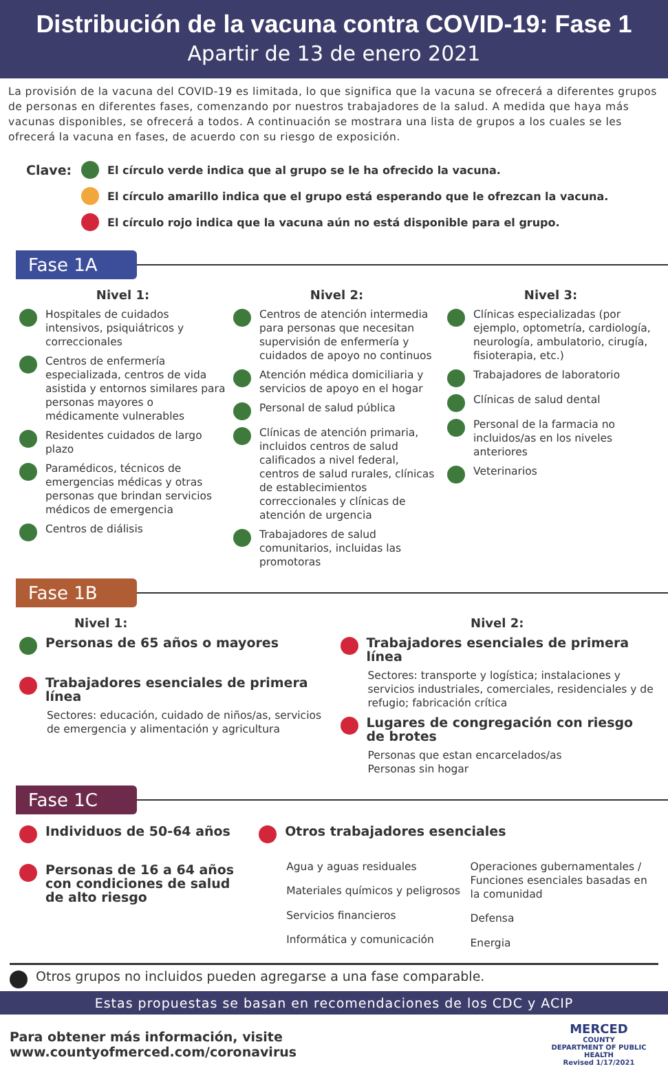Distribución de la vacuna contra COVID-19: Fase 1
Apartir de 13 de enero 2021
La provisión de la vacuna del COVID-19 es limitada, lo que significa que la vacuna se ofrecerá a diferentes grupos de personas en diferentes fases, comenzando por nuestros trabajadores de la salud. A medida que haya más vacunas disponibles, se ofrecerá a todos. A continuación se mostrara una lista de grupos a los cuales se les ofrecerá la vacuna en fases, de acuerdo con su riesgo de exposición.
Clave:
El círculo verde indica que al grupo se le ha ofrecido la vacuna.
El círculo amarillo indica que el grupo está esperando que le ofrezcan la vacuna.
El círculo rojo indica que la vacuna aún no está disponible para el grupo.
Fase 1A
Nivel 1:
Hospitales de cuidados intensivos, psiquiátricos y correccionales
Centros de enfermería especializada, centros de vida asistida y entornos similares para personas mayores o médicamente vulnerables
Residentes cuidados de largo plazo
Paramédicos, técnicos de emergencias médicas y otras personas que brindan servicios médicos de emergencia
Centros de diálisis
Nivel 2:
Centros de atención intermedia para personas que necesitan supervisión de enfermería y cuidados de apoyo no continuos
Atención médica domiciliaria y servicios de apoyo en el hogar
Personal de salud pública
Clínicas de atención primaria, incluidos centros de salud calificados a nivel federal, centros de salud rurales, clínicas de establecimientos correccionales y clínicas de atención de urgencia
Trabajadores de salud comunitarios, incluidas las promotoras
Nivel 3:
Clínicas especializadas (por ejemplo, optometría, cardiología, neurología, ambulatorio, cirugía, fisioterapia, etc.)
Trabajadores de laboratorio
Clínicas de salud dental
Personal de la farmacia no incluidos/as en los niveles anteriores
Veterinarios
Fase 1B
Nivel 1:
Personas de 65 años o mayores
Trabajadores esenciales de primera línea
Sectores: educación, cuidado de niños/as, servicios de emergencia y alimentación y agricultura
Nivel 2:
Trabajadores esenciales de primera línea
Sectores: transporte y logística; instalaciones y servicios industriales, comerciales, residenciales y de refugio; fabricación crítica
Lugares de congregación con riesgo de brotes
Personas que estan encarcelados/as
Personas sin hogar
Fase 1C
Individuos de 50-64 años
Personas de 16 a 64 años con condiciones de salud de alto riesgo
Otros trabajadores esenciales
Agua y aguas residuales
Materiales químicos y peligrosos
Servicios financieros
Informática y comunicación
Operaciones gubernamentales / Funciones esenciales basadas en la comunidad
Defensa
Energia
Otros grupos no incluidos pueden agregarse a una fase comparable.
Estas propuestas se basan en recomendaciones de los CDC y ACIP
Para obtener más información, visite www.countyofmerced.com/coronavirus MERCED
COUNTY
DEPARTMENT OF PUBLIC HEALTH
Revised 1/17/2021